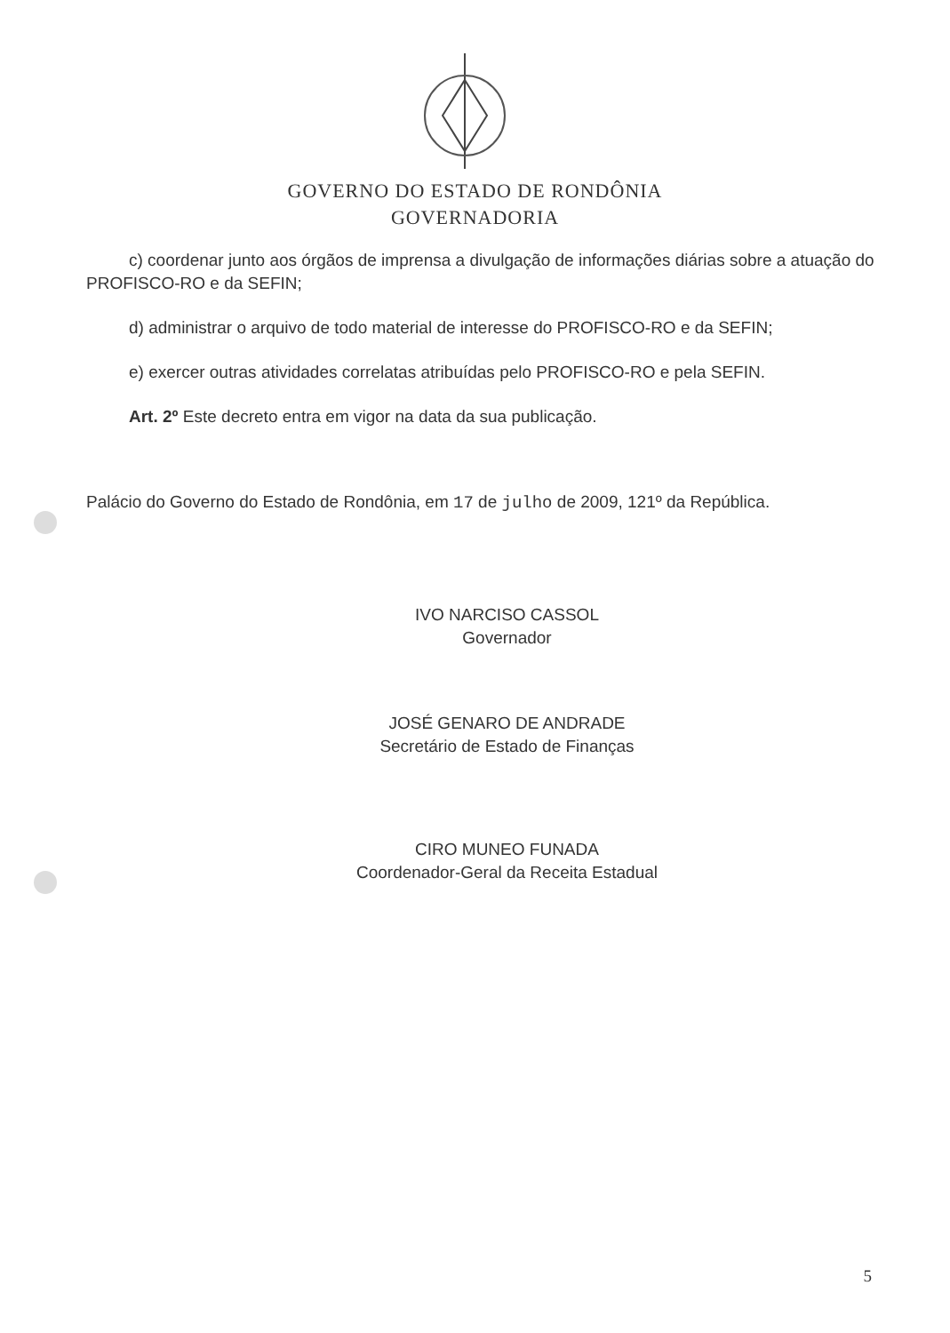GOVERNO DO ESTADO DE RONDÔNIA
GOVERNADORIA
c) coordenar junto aos órgãos de imprensa a divulgação de informações diárias sobre a atuação do PROFISCO-RO e da SEFIN;
d) administrar o arquivo de todo material de interesse do PROFISCO-RO e da SEFIN;
e) exercer outras atividades correlatas atribuídas pelo PROFISCO-RO e pela SEFIN.
Art. 2º Este decreto entra em vigor na data da sua publicação.
Palácio do Governo do Estado de Rondônia, em 17 de julho de 2009, 121º da República.
IVO NARCISO CASSOL
Governador
JOSÉ GENARO DE ANDRADE
Secretário de Estado de Finanças
CIRO MUNEO FUNADA
Coordenador-Geral da Receita Estadual
5